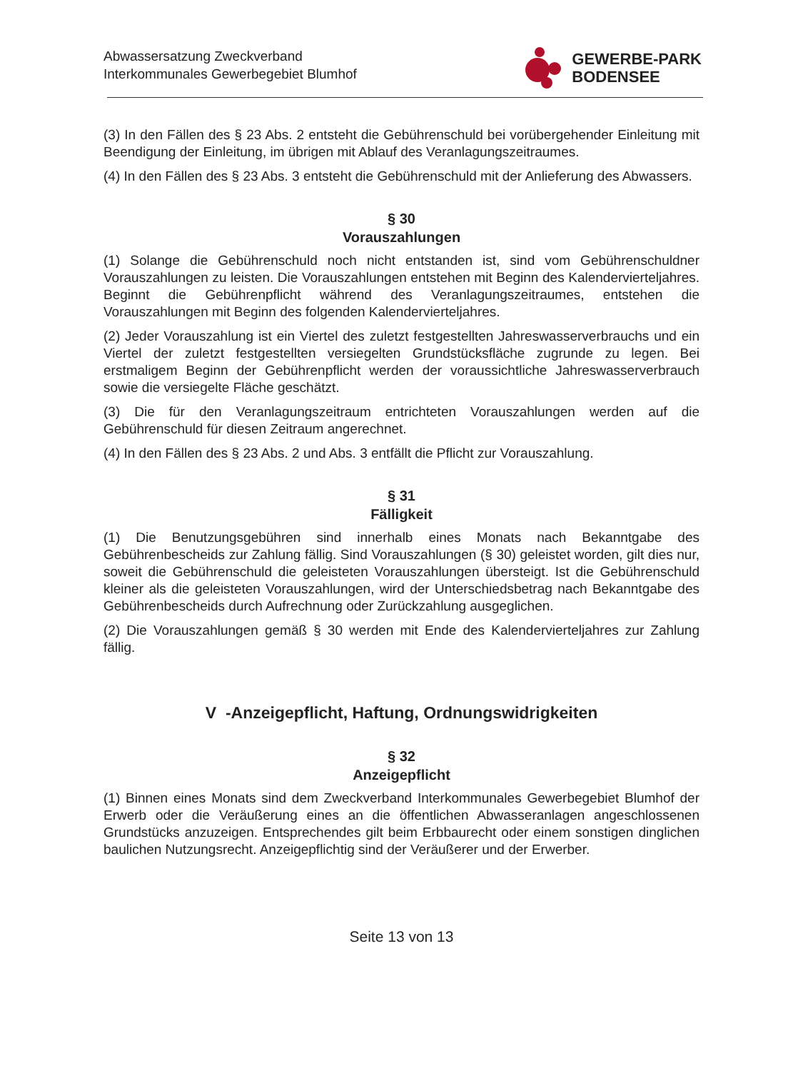Abwassersatzung Zweckverband
Interkommunales Gewerbegebiet Blumhof
GEWERBE-PARK
BODENSEE
(3) In den Fällen des § 23 Abs. 2 entsteht die Gebührenschuld bei vorübergehender Einleitung mit Beendigung der Einleitung, im übrigen mit Ablauf des Veranlagungszeitraumes.
(4) In den Fällen des § 23 Abs. 3 entsteht die Gebührenschuld mit der Anlieferung des Abwassers.
§ 30
Vorauszahlungen
(1) Solange die Gebührenschuld noch nicht entstanden ist, sind vom Gebührenschuldner Vorauszahlungen zu leisten. Die Vorauszahlungen entstehen mit Beginn des Kalendervierteljahres. Beginnt die Gebührenpflicht während des Veranlagungszeitraumes, entstehen die Vorauszahlungen mit Beginn des folgenden Kalendervierteljahres.
(2) Jeder Vorauszahlung ist ein Viertel des zuletzt festgestellten Jahreswasserverbrauchs und ein Viertel der zuletzt festgestellten versiegelten Grundstücksfläche zugrunde zu legen. Bei erstmaligem Beginn der Gebührenpflicht werden der voraussichtliche Jahreswasserverbrauch sowie die versiegelte Fläche geschätzt.
(3) Die für den Veranlagungszeitraum entrichteten Vorauszahlungen werden auf die Gebührenschuld für diesen Zeitraum angerechnet.
(4) In den Fällen des § 23 Abs. 2 und Abs. 3 entfällt die Pflicht zur Vorauszahlung.
§ 31
Fälligkeit
(1) Die Benutzungsgebühren sind innerhalb eines Monats nach Bekanntgabe des Gebührenbescheids zur Zahlung fällig. Sind Vorauszahlungen (§ 30) geleistet worden, gilt dies nur, soweit die Gebührenschuld die geleisteten Vorauszahlungen übersteigt. Ist die Gebührenschuld kleiner als die geleisteten Vorauszahlungen, wird der Unterschiedsbetrag nach Bekanntgabe des Gebührenbescheids durch Aufrechnung oder Zurückzahlung ausgeglichen.
(2) Die Vorauszahlungen gemäß § 30 werden mit Ende des Kalendervierteljahres zur Zahlung fällig.
V -Anzeigepflicht, Haftung, Ordnungswidrigkeiten
§ 32
Anzeigepflicht
(1) Binnen eines Monats sind dem Zweckverband Interkommunales Gewerbegebiet Blumhof der Erwerb oder die Veräußerung eines an die öffentlichen Abwasseranlagen angeschlossenen Grundstücks anzuzeigen. Entsprechendes gilt beim Erbbaurecht oder einem sonstigen dinglichen baulichen Nutzungsrecht. Anzeigepflichtig sind der Veräußerer und der Erwerber.
Seite 13 von 13